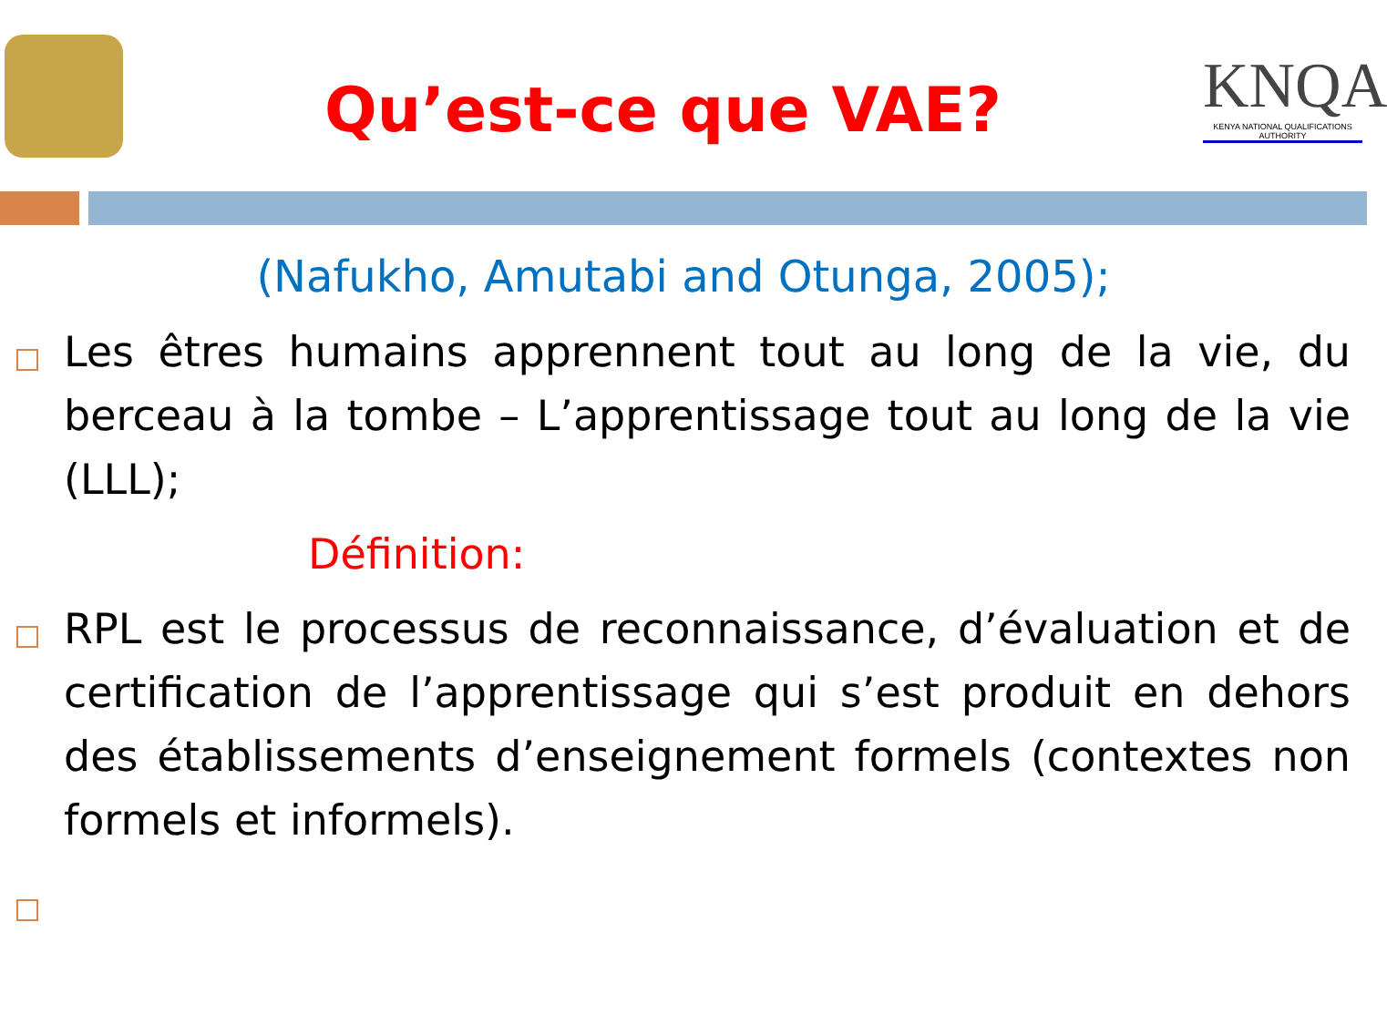Qu’est-ce que VAE?
KNQA
KENYA NATIONAL QUALIFICATIONS AUTHORITY
(Nafukho, Amutabi and Otunga, 2005);
Les êtres humains apprennent tout au long de la vie, du berceau à la tombe – L’apprentissage tout au long de la vie (LLL);
Définition:
RPL est le processus de reconnaissance, d’évaluation et de certification de l’apprentissage qui s’est produit en dehors des établissements d’enseignement formels (contextes non formels et informels).